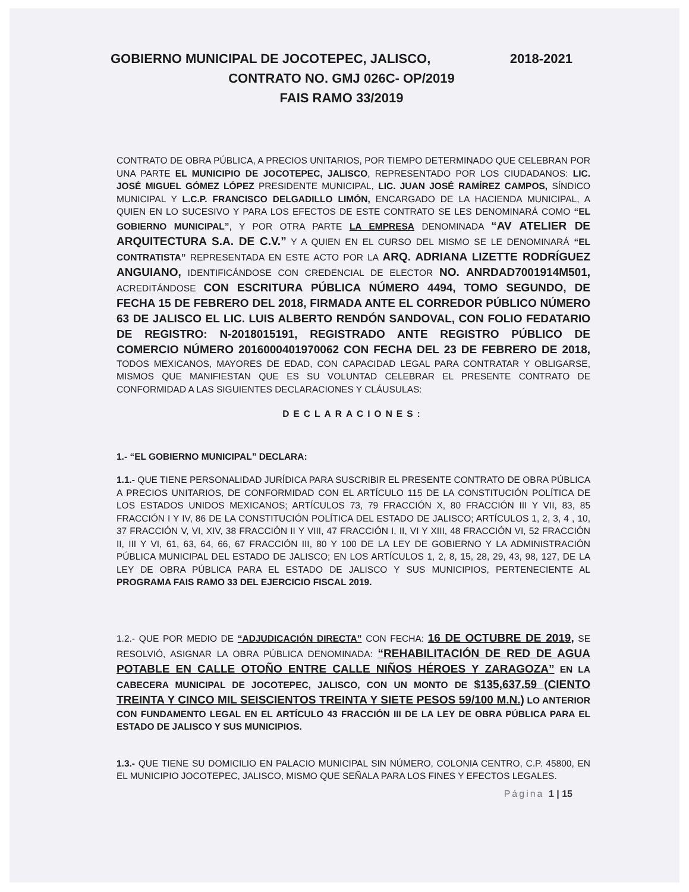GOBIERNO MUNICIPAL DE JOCOTEPEC, JALISCO, 2018-2021
CONTRATO NO. GMJ 026C- OP/2019
FAIS RAMO 33/2019
CONTRATO DE OBRA PÚBLICA, A PRECIOS UNITARIOS, POR TIEMPO DETERMINADO QUE CELEBRAN POR UNA PARTE EL MUNICIPIO DE JOCOTEPEC, JALISCO, REPRESENTADO POR LOS CIUDADANOS: LIC. JOSÉ MIGUEL GÓMEZ LÓPEZ PRESIDENTE MUNICIPAL, LIC. JUAN JOSÉ RAMÍREZ CAMPOS, SÍNDICO MUNICIPAL Y L.C.P. FRANCISCO DELGADILLO LIMÓN, ENCARGADO DE LA HACIENDA MUNICIPAL, A QUIEN EN LO SUCESIVO Y PARA LOS EFECTOS DE ESTE CONTRATO SE LES DENOMINARÁ COMO “EL GOBIERNO MUNICIPAL”, Y POR OTRA PARTE LA EMPRESA DENOMINADA “AV ATELIER DE ARQUITECTURA S.A. DE C.V.” Y A QUIEN EN EL CURSO DEL MISMO SE LE DENOMINARÁ “EL CONTRATISTA” REPRESENTADA EN ESTE ACTO POR LA ARQ. ADRIANA LIZETTE RODRÍGUEZ ANGUIANO, IDENTIFICÁNDOSE CON CREDENCIAL DE ELECTOR NO. ANRDAD7001914M501, ACREDITÁNDOSE CON ESCRITURA PÚBLICA NÚMERO 4494, TOMO SEGUNDO, DE FECHA 15 DE FEBRERO DEL 2018, FIRMADA ANTE EL CORREDOR PÚBLICO NÚMERO 63 DE JALISCO EL LIC. LUIS ALBERTO RENDÓN SANDOVAL, CON FOLIO FEDATARIO DE REGISTRO: N-2018015191, REGISTRADO ANTE REGISTRO PÚBLICO DE COMERCIO NÚMERO 2016000401970062 CON FECHA DEL 23 DE FEBRERO DE 2018, TODOS MEXICANOS, MAYORES DE EDAD, CON CAPACIDAD LEGAL PARA CONTRATAR Y OBLIGARSE, MISMOS QUE MANIFIESTAN QUE ES SU VOLUNTAD CELEBRAR EL PRESENTE CONTRATO DE CONFORMIDAD A LAS SIGUIENTES DECLARACIONES Y CLÁUSULAS:
DECLARACIONES:
1.- “EL GOBIERNO MUNICIPAL” DECLARA:
1.1.- QUE TIENE PERSONALIDAD JURÍDICA PARA SUSCRIBIR EL PRESENTE CONTRATO DE OBRA PÚBLICA A PRECIOS UNITARIOS, DE CONFORMIDAD CON EL ARTÍCULO 115 DE LA CONSTITUCIÓN POLÍTICA DE LOS ESTADOS UNIDOS MEXICANOS; ARTÍCULOS 73, 79 FRACCIÓN X, 80 FRACCIÓN III Y VII, 83, 85 FRACCIÓN I Y IV, 86 DE LA CONSTITUCIÓN POLÍTICA DEL ESTADO DE JALISCO; ARTÍCULOS 1, 2, 3, 4 , 10, 37 FRACCIÓN V, VI, XIV, 38 FRACCIÓN II Y VIII, 47 FRACCIÓN I, II, VI Y XIII, 48 FRACCIÓN VI, 52 FRACCIÓN II, III Y VI, 61, 63, 64, 66, 67 FRACCIÓN III, 80 Y 100 DE LA LEY DE GOBIERNO Y LA ADMINISTRACIÓN PÚBLICA MUNICIPAL DEL ESTADO DE JALISCO; EN LOS ARTÍCULOS 1, 2, 8, 15, 28, 29, 43, 98, 127, DE LA LEY DE OBRA PÚBLICA PARA EL ESTADO DE JALISCO Y SUS MUNICIPIOS, PERTENECIENTE AL PROGRAMA FAIS RAMO 33 DEL EJERCICIO FISCAL 2019.
1.2.- QUE POR MEDIO DE “ADJUDICACIÓN DIRECTA” CON FECHA: 16 DE OCTUBRE DE 2019, SE RESOLVIÓ, ASIGNAR LA OBRA PÚBLICA DENOMINADA: “REHABILITACIÓN DE RED DE AGUA POTABLE EN CALLE OTOÑO ENTRE CALLE NIÑOS HÉROES Y ZARAGOZA” EN LA CABECERA MUNICIPAL DE JOCOTEPEC, JALISCO, CON UN MONTO DE $135,637.59 (CIENTO TREINTA Y CINCO MIL SEISCIENTOS TREINTA Y SIETE PESOS 59/100 M.N.) LO ANTERIOR CON FUNDAMENTO LEGAL EN EL ARTÍCULO 43 FRACCIÓN III DE LA LEY DE OBRA PÚBLICA PARA EL ESTADO DE JALISCO Y SUS MUNICIPIOS.
1.3.- QUE TIENE SU DOMICILIO EN PALACIO MUNICIPAL SIN NÚMERO, COLONIA CENTRO, C.P. 45800, EN EL MUNICIPIO JOCOTEPEC, JALISCO, MISMO QUE SEÑALA PARA LOS FINES Y EFECTOS LEGALES.
Página 1 | 15